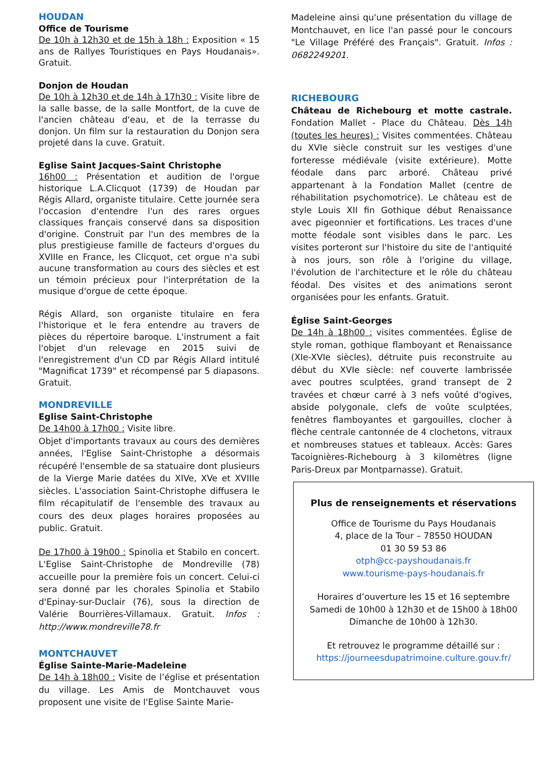HOUDAN
Office de Tourisme
De 10h à 12h30 et de 15h à 18h : Exposition « 15 ans de Rallyes Touristiques en Pays Houdanais». Gratuit.
Donjon de Houdan
De 10h à 12h30 et de 14h à 17h30 : Visite libre de la salle basse, de la salle Montfort, de la cuve de l'ancien château d'eau, et de la terrasse du donjon. Un film sur la restauration du Donjon sera projeté dans la cuve. Gratuit.
Eglise Saint Jacques-Saint Christophe
16h00 : Présentation et audition de l'orgue historique L.A.Clicquot (1739) de Houdan par Régis Allard, organiste titulaire. Cette journée sera l'occasion d'entendre l'un des rares orgues classiques français conservé dans sa disposition d'origine. Construit par l'un des membres de la plus prestigieuse famille de facteurs d'orgues du XVIIIe en France, les Clicquot, cet orgue n'a subi aucune transformation au cours des siècles et est un témoin précieux pour l'interprétation de la musique d'orgue de cette époque.
Régis Allard, son organiste titulaire en fera l'historique et le fera entendre au travers de pièces du répertoire baroque. L'instrument a fait l'objet d'un relevage en 2015 suivi de l'enregistrement d'un CD par Régis Allard intitulé "Magnificat 1739" et récompensé par 5 diapasons. Gratuit.
MONDREVILLE
Eglise Saint-Christophe
De 14h00 à 17h00 : Visite libre.
Objet d'importants travaux au cours des dernières années, l'Eglise Saint-Christophe a désormais récupéré l'ensemble de sa statuaire dont plusieurs de la Vierge Marie datées du XIVe, XVe et XVIIIe siècles. L'association Saint-Christophe diffusera le film récapitulatif de l'ensemble des travaux au cours des deux plages horaires proposées au public. Gratuit.
De 17h00 à 19h00 : Spinolia et Stabilo en concert. L'Eglise Saint-Christophe de Mondreville (78) accueille pour la première fois un concert. Celui-ci sera donné par les chorales Spinolia et Stabilo d'Epinay-sur-Duclair (76), sous la direction de Valérie Bourrières-Villamaux. Gratuit. Infos : http://www.mondreville78.fr
MONTCHAUVET
Église Sainte-Marie-Madeleine
De 14h à 18h00 : Visite de l’église et présentation du village. Les Amis de Montchauvet vous proposent une visite de l'Eglise Sainte Marie-
Madeleine ainsi qu'une présentation du village de Montchauvet, en lice l'an passé pour le concours "Le Village Préféré des Français". Gratuit. Infos : 0682249201.
RICHEBOURG
Château de Richebourg et motte castrale. Fondation Mallet - Place du Château. Dès 14h (toutes les heures) : Visites commentées. Château du XVIe siècle construit sur les vestiges d'une forteresse médiévale (visite extérieure). Motte féodale dans parc arboré. Château privé appartenant à la Fondation Mallet (centre de réhabilitation psychomotrice). Le château est de style Louis XII fin Gothique début Renaissance avec pigeonnier et fortifications. Les traces d'une motte féodale sont visibles dans le parc. Les visites porteront sur l'histoire du site de l'antiquité à nos jours, son rôle à l'origine du village, l'évolution de l'architecture et le rôle du château féodal. Des visites et des animations seront organisées pour les enfants. Gratuit.
Église Saint-Georges
De 14h à 18h00 : visites commentées. Église de style roman, gothique flamboyant et Renaissance (XIe-XVIe siècles), détruite puis reconstruite au début du XVIe siècle: nef couverte lambrissée avec poutres sculptées, grand transept de 2 travées et chœur carré à 3 nefs voûté d'ogives, abside polygonale, clefs de voûte sculptées, fenêtres flamboyantes et gargouilles, clocher à flèche centrale cantonnée de 4 clochetons, vitraux et nombreuses statues et tableaux. Accès: Gares Tacoignières-Richebourg à 3 kilomètres (ligne Paris-Dreux par Montparnasse). Gratuit.
Plus de renseignements et réservations
Office de Tourisme du Pays Houdanais
4, place de la Tour – 78550 HOUDAN
01 30 59 53 86
otph@cc-payshoudanais.fr
www.tourisme-pays-houdanais.fr
Horaires d’ouverture les 15 et 16 septembre
Samedi de 10h00 à 12h30 et de 15h00 à 18h00
Dimanche de 10h00 à 12h30.
Et retrouvez le programme détaillé sur :
https://journeesdupatrimoine.culture.gouv.fr/